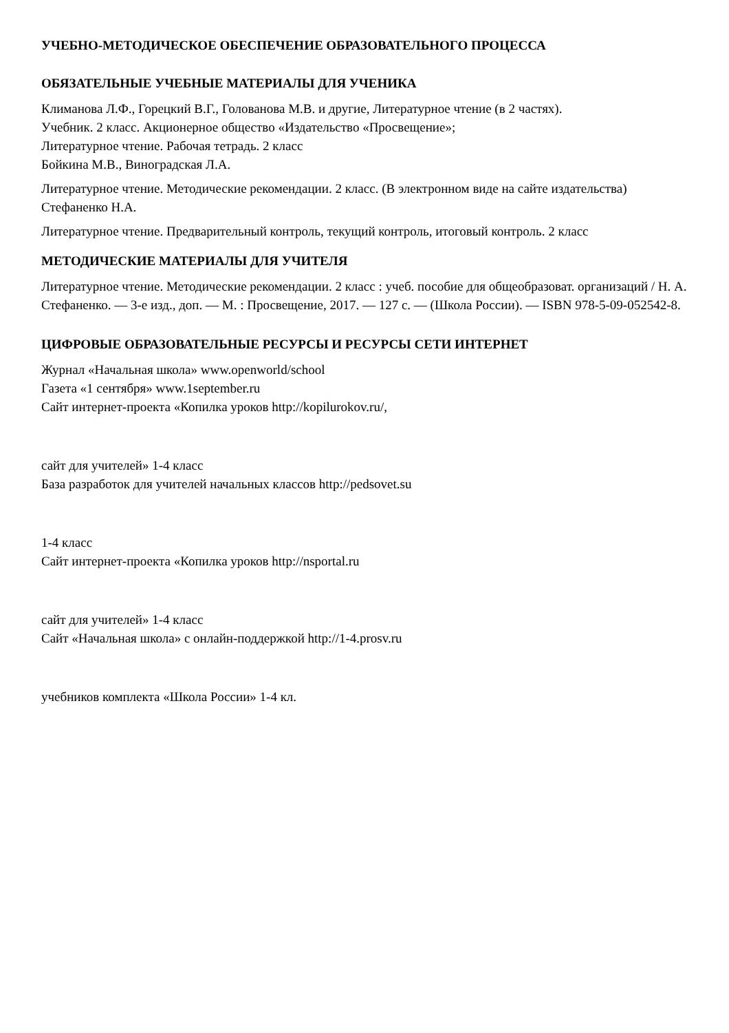УЧЕБНО-МЕТОДИЧЕСКОЕ ОБЕСПЕЧЕНИЕ ОБРАЗОВАТЕЛЬНОГО ПРОЦЕССА
ОБЯЗАТЕЛЬНЫЕ УЧЕБНЫЕ МАТЕРИАЛЫ ДЛЯ УЧЕНИКА
Климанова Л.Ф., Горецкий В.Г., Голованова М.В. и другие, Литературное чтение (в 2 частях).
Учебник. 2 класс. Акционерное общество «Издательство «Просвещение»;
Литературное чтение. Рабочая тетрадь. 2 класс
Бойкина М.В., Виноградская Л.А.
Литературное чтение. Методические рекомендации. 2 класс. (В электронном виде на сайте издательства)
Стефаненко Н.А.
Литературное чтение. Предварительный контроль, текущий контроль, итоговый контроль. 2 класс
МЕТОДИЧЕСКИЕ МАТЕРИАЛЫ ДЛЯ УЧИТЕЛЯ
Литературное чтение. Методические рекомендации. 2 класс : учеб. пособие для общеобразоват. организаций / Н. А. Стефаненко. — 3-е изд., доп. — М. : Просвещение, 2017. — 127 с. — (Школа России). — ISBN 978-5-09-052542-8.
ЦИФРОВЫЕ ОБРАЗОВАТЕЛЬНЫЕ РЕСУРСЫ И РЕСУРСЫ СЕТИ ИНТЕРНЕТ
Журнал «Начальная школа» www.openworld/school
Газета «1 сентября» www.1september.ru
Сайт интернет-проекта «Копилка уроков http://kopilurokov.ru/,
сайт для учителей» 1-4 класс
База разработок для учителей начальных классов http://pedsovet.su
1-4 класс
Сайт интернет-проекта «Копилка уроков http://nsportal.ru
сайт для учителей» 1-4 класс
Сайт «Начальная школа» с онлайн-поддержкой http://1-4.prosv.ru
учебников комплекта «Школа России» 1-4 кл.